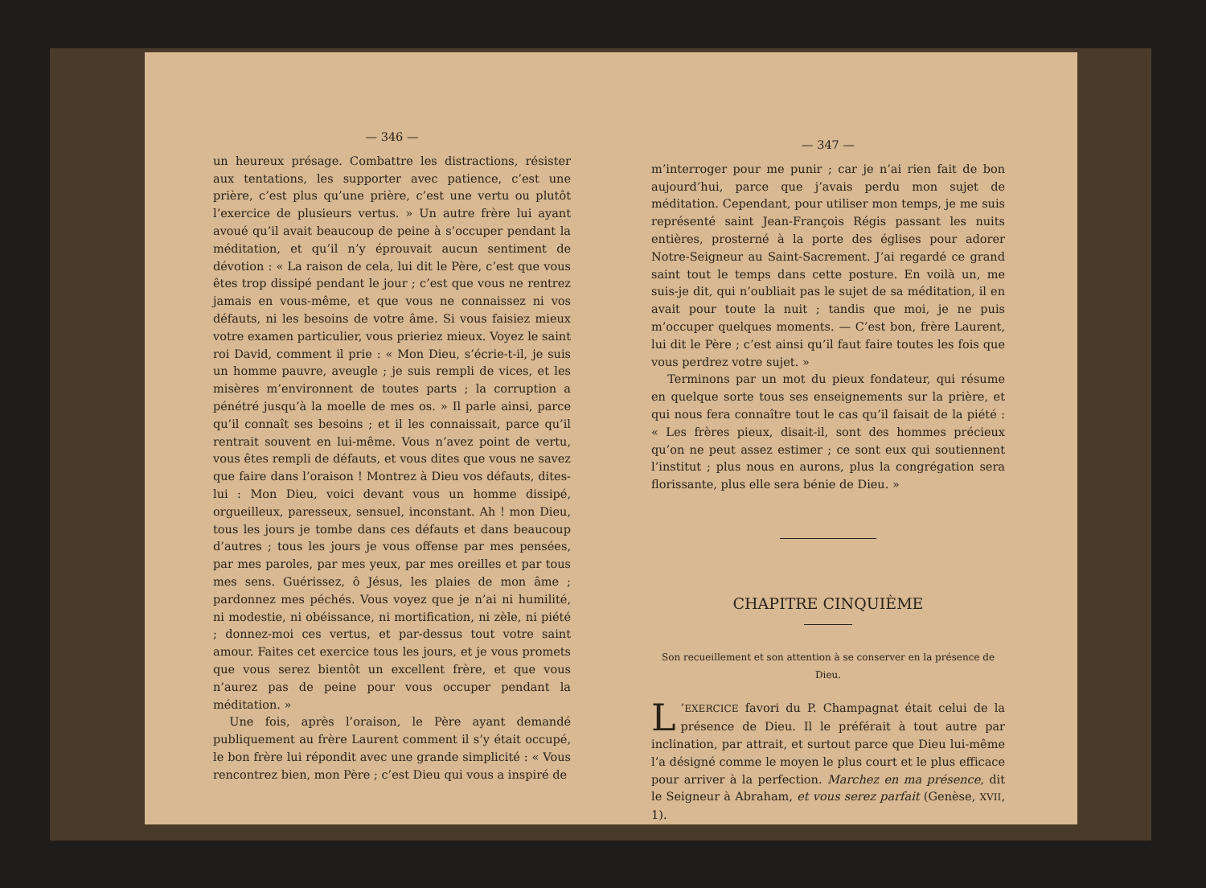— 346 —
un heureux présage. Combattre les distractions, résister aux tentations, les supporter avec patience, c’est une prière, c’est plus qu’une prière, c’est une vertu ou plutôt l’exercice de plusieurs vertus. » Un autre frère lui ayant avoué qu’il avait beaucoup de peine à s’occuper pendant la méditation, et qu’il n’y éprouvait aucun sentiment de dévotion : « La raison de cela, lui dit le Père, c’est que vous êtes trop dissipé pendant le jour ; c’est que vous ne rentrez jamais en vous-même, et que vous ne connaissez ni vos défauts, ni les besoins de votre âme. Si vous faisiez mieux votre examen particulier, vous prieriez mieux. Voyez le saint roi David, comment il prie : « Mon Dieu, s’écrie-t-il, je suis un homme pauvre, aveugle ; je suis rempli de vices, et les misères m’environnent de toutes parts ; la corruption a pénétré jusqu’à la moelle de mes os. » Il parle ainsi, parce qu’il connaît ses besoins ; et il les connaissait, parce qu’il rentrait souvent en lui-même. Vous n’avez point de vertu, vous êtes rempli de défauts, et vous dites que vous ne savez que faire dans l’oraison ! Montrez à Dieu vos défauts, dites-lui : Mon Dieu, voici devant vous un homme dissipé, orgueilleux, paresseux, sensuel, inconstant. Ah ! mon Dieu, tous les jours je tombe dans ces défauts et dans beaucoup d’autres ; tous les jours je vous offense par mes pensées, par mes paroles, par mes yeux, par mes oreilles et par tous mes sens. Guérissez, ô Jésus, les plaies de mon âme ; pardonnez mes péchés. Vous voyez que je n’ai ni humilité, ni modestie, ni obéissance, ni mortification, ni zèle, ni piété ; donnez-moi ces vertus, et par-dessus tout votre saint amour. Faites cet exercice tous les jours, et je vous promets que vous serez bientôt un excellent frère, et que vous n’aurez pas de peine pour vous occuper pendant la méditation. »
Une fois, après l’oraison, le Père ayant demandé publiquement au frère Laurent comment il s’y était occupé, le bon frère lui répondit avec une grande simplicité : « Vous rencontrez bien, mon Père ; c’est Dieu qui vous a inspiré de
— 347 —
m’interroger pour me punir ; car je n’ai rien fait de bon aujourd’hui, parce que j’avais perdu mon sujet de méditation. Cependant, pour utiliser mon temps, je me suis représenté saint Jean-François Régis passant les nuits entières, prosterné à la porte des églises pour adorer Notre-Seigneur au Saint-Sacrement. J’ai regardé ce grand saint tout le temps dans cette posture. En voilà un, me suis-je dit, qui n’oubliait pas le sujet de sa méditation, il en avait pour toute la nuit ; tandis que moi, je ne puis m’occuper quelques moments. — C’est bon, frère Laurent, lui dit le Père ; c’est ainsi qu’il faut faire toutes les fois que vous perdrez votre sujet. »
Terminons par un mot du pieux fondateur, qui résume en quelque sorte tous ses enseignements sur la prière, et qui nous fera connaître tout le cas qu’il faisait de la piété : « Les frères pieux, disait-il, sont des hommes précieux qu’on ne peut assez estimer ; ce sont eux qui soutiennent l’institut ; plus nous en aurons, plus la congrégation sera florissante, plus elle sera bénie de Dieu. »
CHAPITRE CINQUIÈME
Son recueillement et son attention à se conserver en la présence de Dieu.
L’EXERCICE favori du P. Champagnat était celui de la présence de Dieu. Il le préférait à tout autre par inclination, par attrait, et surtout parce que Dieu lui-même l’a désigné comme le moyen le plus court et le plus efficace pour arriver à la perfection. Marchez en ma présence, dit le Seigneur à Abraham, et vous serez parfait (Genèse, XVII, 1).